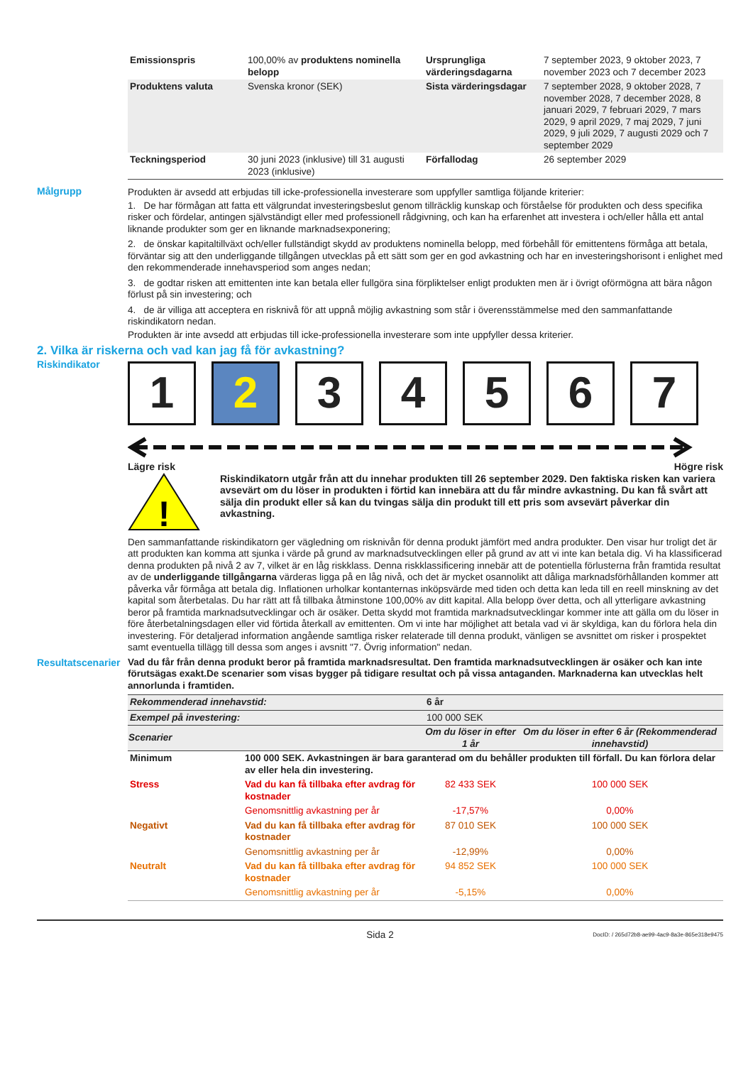| Emissionspris | 100,00% av produktens nominella belopp | Ursprungliga värderingsdagarna | 7 september 2023, 9 oktober 2023, 7 november 2023 och 7 december 2023 |
| Produktens valuta | Svenska kronor (SEK) | Sista värderingsdagar | 7 september 2028, 9 oktober 2028, 7 november 2028, 7 december 2028, 8 januari 2029, 7 februari 2029, 7 mars 2029, 9 april 2029, 7 maj 2029, 7 juni 2029, 9 juli 2029, 7 augusti 2029 och 7 september 2029 |
| Teckningsperiod | 30 juni 2023 (inklusive) till 31 augusti 2023 (inklusive) | Förfallodag | 26 september 2029 |
Målgrupp Produkten är avsedd att erbjudas till icke-professionella investerare som uppfyller samtliga följande kriterier:
1. De har förmågan att fatta ett välgrundat investeringsbeslut genom tillräcklig kunskap och förståelse för produkten och dess specifika risker och fördelar, antingen självständigt eller med professionell rådgivning, och kan ha erfarenhet att investera i och/eller hålla ett antal liknande produkter som ger en liknande marknadsexponering;
2. de önskar kapitaltillväxt och/eller fullständigt skydd av produktens nominella belopp, med förbehåll för emittentens förmåga att betala, förväntar sig att den underliggande tillgången utvecklas på ett sätt som ger en god avkastning och har en investeringshorisont i enlighet med den rekommenderade innehavsperiod som anges nedan;
3. de godtar risken att emittenten inte kan betala eller fullgöra sina förpliktelser enligt produkten men är i övrigt oförmögna att bära någon förlust på sin investering; och
4. de är villiga att acceptera en risknivå för att uppnå möjlig avkastning som står i överensstämmelse med den sammanfattande riskindikatorn nedan.
Produkten är inte avsedd att erbjudas till icke-professionella investerare som inte uppfyller dessa kriterier.
2. Vilka är riskerna och vad kan jag få för avkastning?
Riskindikator
1 2 3 4 5 6 7
Lägre risk Högre risk
!
Riskindikatorn utgår från att du innehar produkten till 26 september 2029. Den faktiska risken kan variera avsevärt om du löser in produkten i förtid kan innebära att du får mindre avkastning. Du kan få svårt att sälja din produkt eller så kan du tvingas sälja din produkt till ett pris som avsevärt påverkar din avkastning.
Den sammanfattande riskindikatorn ger vägledning om risknivån för denna produkt jämfört med andra produkter. Den visar hur troligt det är att produkten kan komma att sjunka i värde på grund av marknadsutvecklingen eller på grund av att vi inte kan betala dig. Vi ha klassificerad denna produkten på nivå 2 av 7, vilket är en låg riskklass. Denna riskklassificering innebär att de potentiella förlusterna från framtida resultat av de underliggande tillgångarna värderas ligga på en låg nivå, och det är mycket osannolikt att dåliga marknadsförhållanden kommer att påverka vår förmåga att betala dig. Inflationen urholkar kontanternas inköpsvärde med tiden och detta kan leda till en reell minskning av det kapital som återbetalas. Du har rätt att få tillbaka åtminstone 100,00% av ditt kapital. Alla belopp över detta, och all ytterligare avkastning beror på framtida marknadsutvecklingar och är osäker. Detta skydd mot framtida marknadsutvecklingar kommer inte att gälla om du löser in före återbetalningsdagen eller vid förtida återkall av emittenten. Om vi inte har möjlighet att betala vad vi är skyldiga, kan du förlora hela din investering. För detaljerad information angående samtliga risker relaterade till denna produkt, vänligen se avsnittet om risker i prospektet samt eventuella tillägg till dessa som anges i avsnitt "7. Övrig information" nedan.
Resultatscenarier
Vad du får från denna produkt beror på framtida marknadsresultat. Den framtida marknadsutvecklingen är osäker och kan inte förutsägas exakt.De scenarier som visas bygger på tidigare resultat och på vissa antaganden. Marknaderna kan utvecklas helt annorlunda i framtiden.
| Rekommenderad innehavstid: | | 6 år | |
| Exempel på investering: | | 100 000 SEK | |
| Scenarier | | Om du löser in efter 1 år | Om du löser in efter 6 år (Rekommenderad innehavstid) |
| Minimum | 100 000 SEK. Avkastningen är bara garanterad om du behåller produkten till förfall. Du kan förlora delar av eller hela din investering. | | |
| Stress | Vad du kan få tillbaka efter avdrag för kostnader | 82 433 SEK | 100 000 SEK |
| | Genomsnittlig avkastning per år | -17,57% | 0,00% |
| Negativt | Vad du kan få tillbaka efter avdrag för kostnader | 87 010 SEK | 100 000 SEK |
| | Genomsnittlig avkastning per år | -12,99% | 0,00% |
| Neutralt | Vad du kan få tillbaka efter avdrag för kostnader | 94 852 SEK | 100 000 SEK |
| | Genomsnittlig avkastning per år | -5,15% | 0,00% |
Sida 2 DocID: / 265d72b8-ae99-4ac9-8a3e-865e318e9475